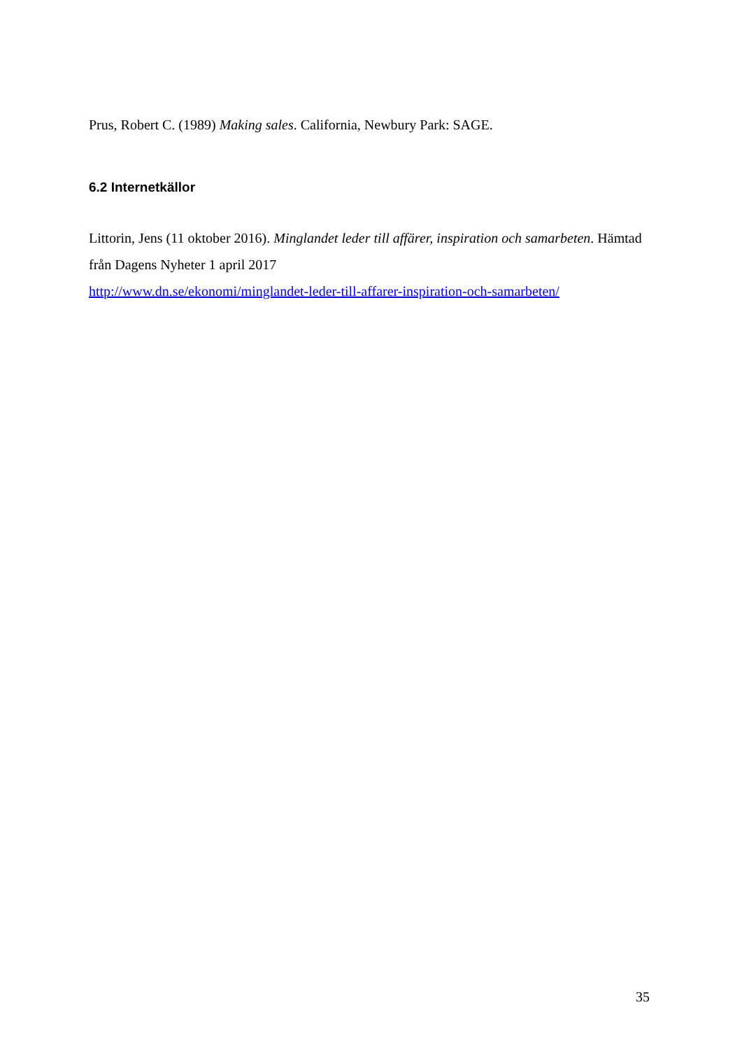Prus, Robert C. (1989) Making sales. California, Newbury Park: SAGE.
6.2 Internetkällor
Littorin, Jens (11 oktober 2016). Minglandet leder till affärer, inspiration och samarbeten. Hämtad från Dagens Nyheter 1 april 2017
http://www.dn.se/ekonomi/minglandet-leder-till-affarer-inspiration-och-samarbeten/
35